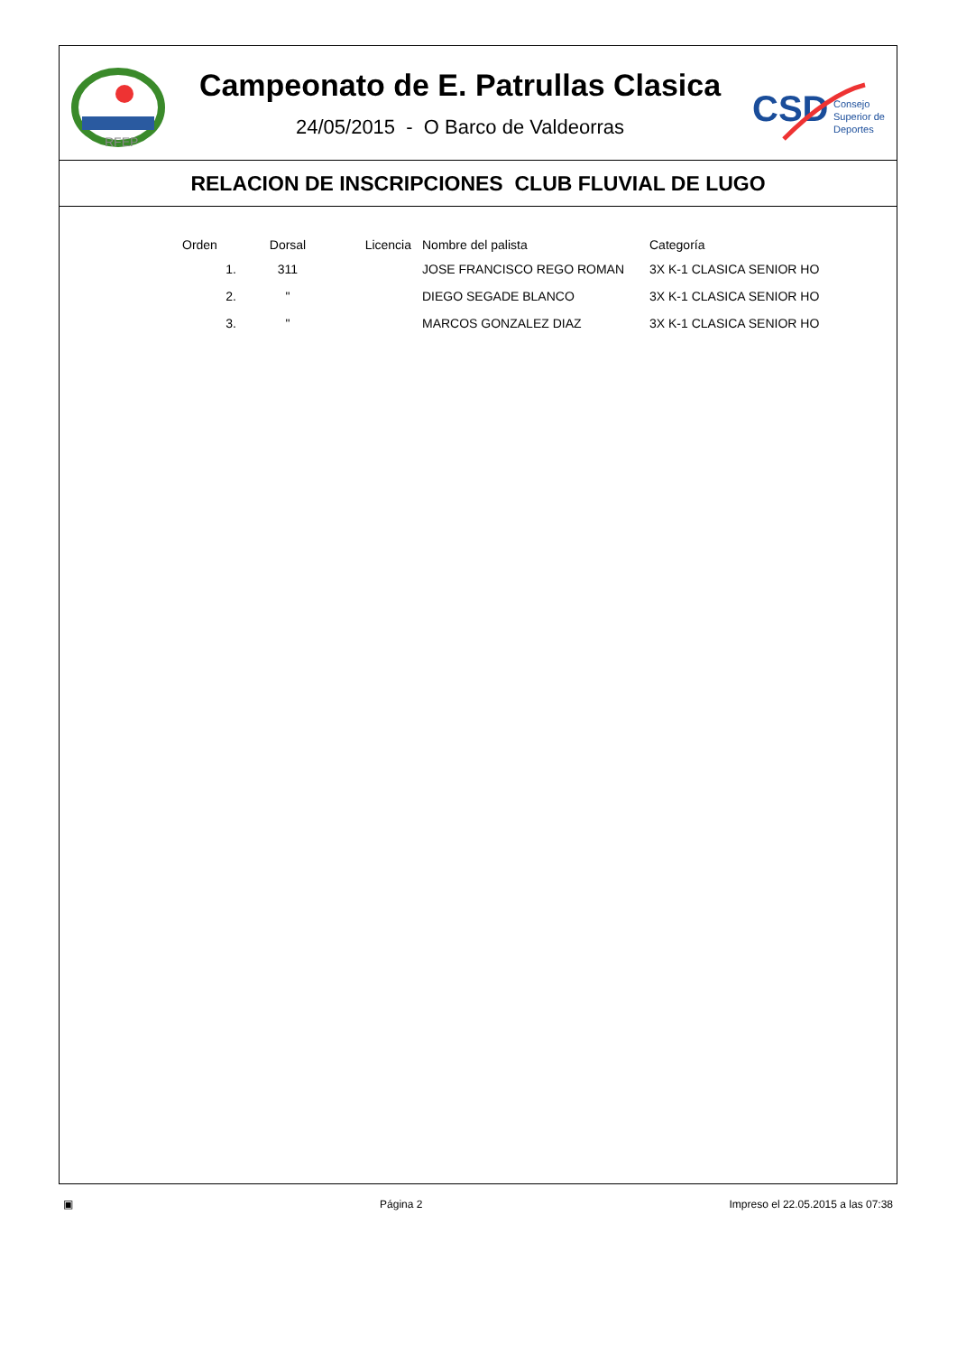RFEP
Campeonato de E. Patrullas Clasica
24/05/2015 - O Barco de Valdeorras
CSD
Consejo
Superior de
Deportes
RELACION DE INSCRIPCIONES CLUB FLUVIAL DE LUGO
| Orden | Dorsal | Licencia | Nombre del palista | Categoría |
| --- | --- | --- | --- | --- |
| 1. | 311 | | JOSE FRANCISCO REGO ROMAN | 3X K-1 CLASICA SENIOR HO |
| 2. | " | | DIEGO SEGADE BLANCO | 3X K-1 CLASICA SENIOR HO |
| 3. | " | | MARCOS GONZALEZ DIAZ | 3X K-1 CLASICA SENIOR HO |
▣ Página 2 Impreso el 22.05.2015 a las 07:38